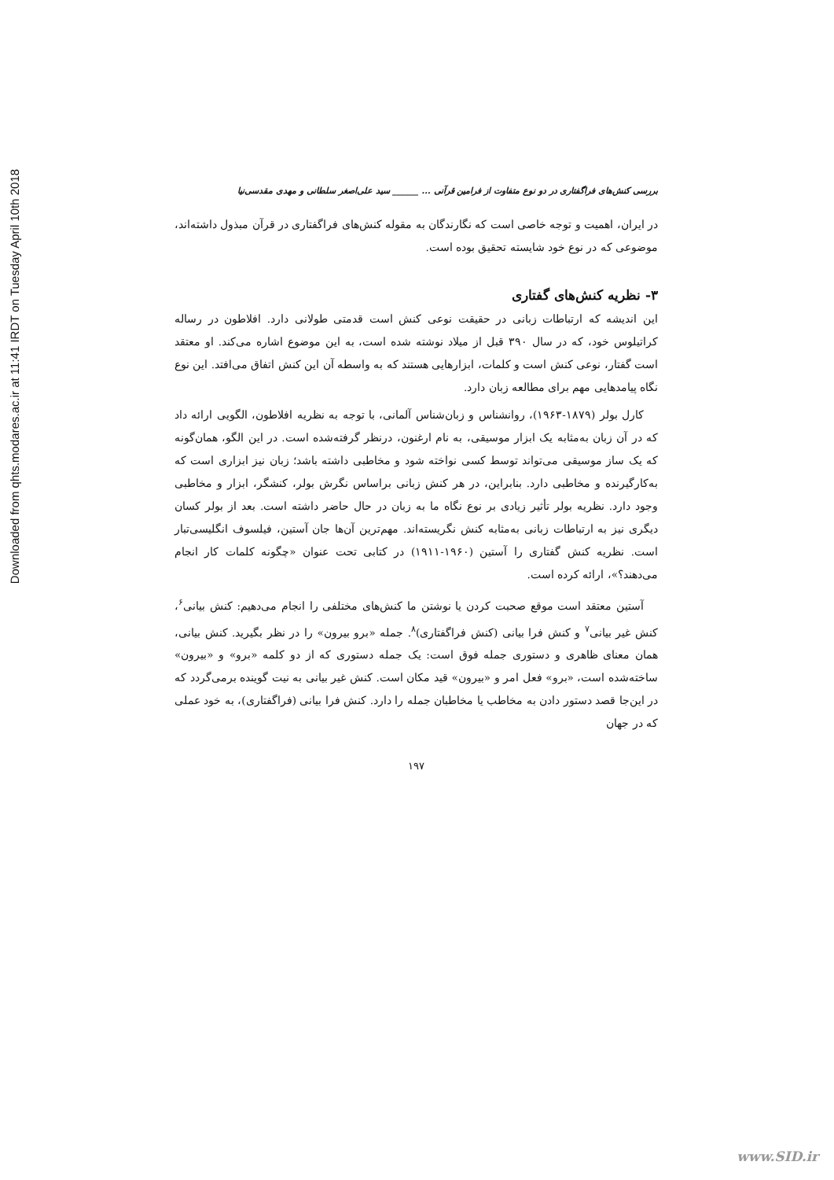Downloaded from qhts.modares.ac.ir at 11:41 IRDT on Tuesday April 10th 2018
بررسی کنش‌های فراگفتاری در دو نوع متفاوت از فرامین قرآنی ... ______ سید علی‌اصغر سلطانی و مهدی مقدسی‌نیا
در ایران، اهمیت و توجه خاصی است که نگارندگان به مقوله کنش‌های فراگفتاری در قرآن مبذول داشته‌اند، موضوعی که در نوع خود شایسته تحقیق بوده است.
۳- نظریه کنش‌های گفتاری
این اندیشه که ارتباطات زبانی در حقیقت نوعی کنش است قدمتی طولانی دارد. افلاطون در رساله کراتیلوس خود، که در سال ۳۹۰ قبل از میلاد نوشته شده است، به این موضوع اشاره می‌کند. او معتقد است گفتار، نوعی کنش است و کلمات، ابزارهایی هستند که به واسطه آن این کنش اتفاق می‌افتد. این نوع نگاه پیامدهایی مهم برای مطالعه زبان دارد.
کارل بولر (۱۸۷۹-۱۹۶۳)، روانشناس و زبان‌شناس آلمانی، با توجه به نظریه افلاطون، الگویی ارائه داد که در آن زبان به‌مثابه یک ابزار موسیقی، به نام ارغنون، درنظر گرفته‌شده است. در این الگو، همان‌گونه که یک ساز موسیقی می‌تواند توسط کسی نواخته شود و مخاطبی داشته باشد؛ زبان نیز ابزاری است که به‌کارگیرنده و مخاطبی دارد. بنابراین، در هر کنش زبانی براساس نگرش بولر، کنشگر، ابزار و مخاطبی وجود دارد. نظریه بولر تأثیر زیادی بر نوع نگاه ما به زبان در حال حاضر داشته است. بعد از بولر کسان دیگری نیز به ارتباطات زبانی به‌مثابه کنش نگریسته‌اند. مهم‌ترین آن‌ها جان آستین، فیلسوف انگلیسی‌تبار است. نظریه کنش گفتاری را آستین (۱۹۶۰-۱۹۱۱) در کتابی تحت عنوان «چگونه کلمات کار انجام می‌دهند؟»، ارائه کرده است.
آستین معتقد است موقع صحبت کردن یا نوشتن ما کنش‌های مختلفی را انجام می‌دهیم: کنش بیانی<sup>۶</sup>، کنش غیر بیانی<sup>۷</sup> و کنش فرا بیانی (کنش فراگفتاری)<sup>۸</sup>. جمله «برو بیرون» را در نظر بگیرید. کنش بیانی، همان معنای ظاهری و دستوری جمله فوق است: یک جمله دستوری که از دو کلمه «برو» و «بیرون» ساخته‌شده است، «برو» فعل امر و «بیرون» قید مکان است. کنش غیر بیانی به نیت گوینده برمی‌گردد که در این‌جا قصد دستور دادن به مخاطب یا مخاطبان جمله را دارد. کنش فرا بیانی (فراگفتاری)، به خود عملی که در جهان
۱۹۷
www.SID.ir